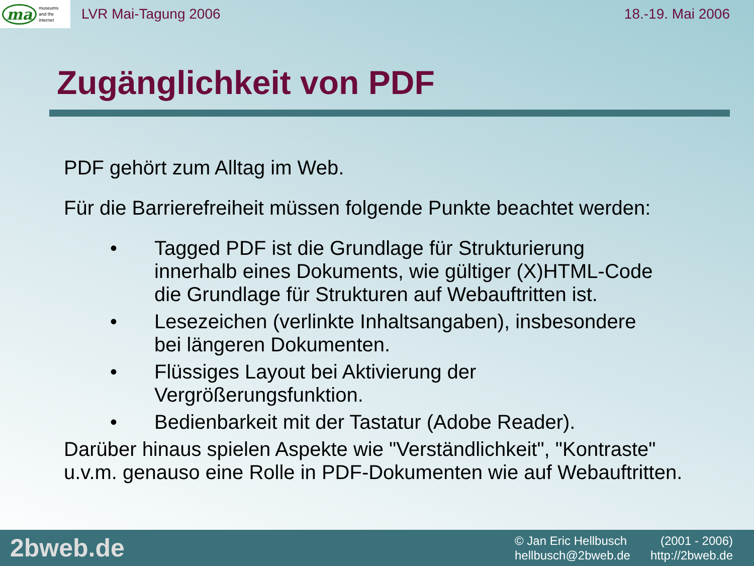ma museums
and the
internet
LVR Mai-Tagung 2006 18.-19. Mai 2006
Zugänglichkeit von PDF
PDF gehört zum Alltag im Web.
Für die Barrierefreiheit müssen folgende Punkte beachtet werden:
• Tagged PDF ist die Grundlage für Strukturierung innerhalb eines Dokuments, wie gültiger (X)HTML-Code die Grundlage für Strukturen auf Webauftritten ist.
• Lesezeichen (verlinkte Inhaltsangaben), insbesondere bei längeren Dokumenten.
• Flüssiges Layout bei Aktivierung der Vergrößerungsfunktion.
• Bedienbarkeit mit der Tastatur (Adobe Reader).
Darüber hinaus spielen Aspekte wie "Verständlichkeit", "Kontraste" u.v.m. genauso eine Rolle in PDF-Dokumenten wie auf Webauftritten.
2bweb.de
© Jan Eric Hellbusch (2001 - 2006) hellbusch@2bweb.de http://2bweb.de